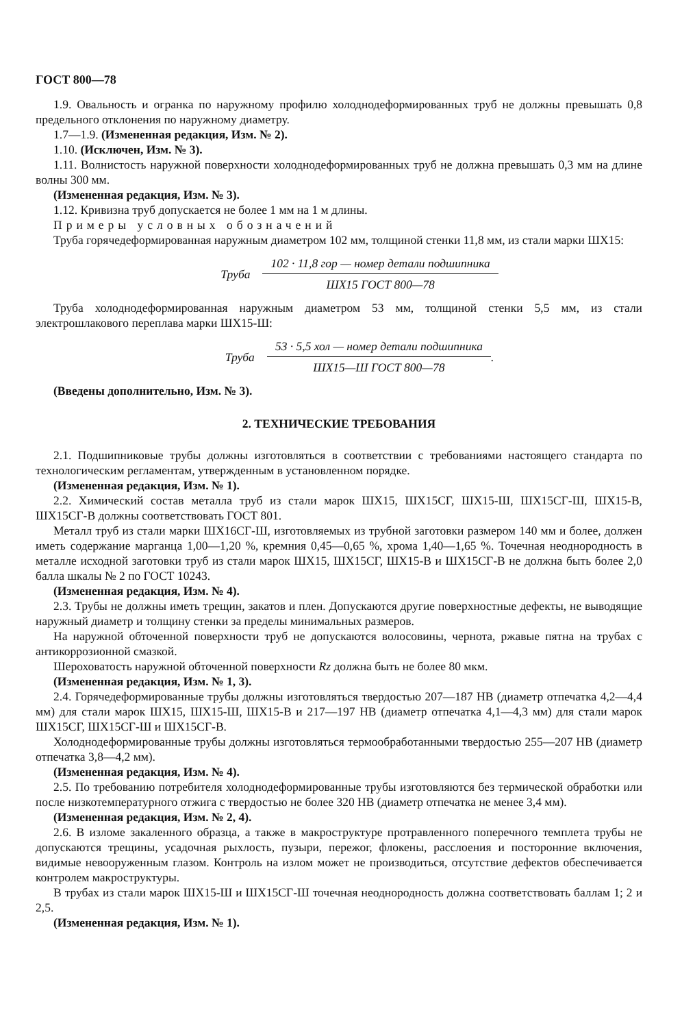ГОСТ 800—78
1.9. Овальность и огранка по наружному профилю холоднодеформированных труб не должны превышать 0,8 предельного отклонения по наружному диаметру.
1.7—1.9. (Измененная редакция, Изм. № 2).
1.10. (Исключен, Изм. № 3).
1.11. Волнистость наружной поверхности холоднодеформированных труб не должна превышать 0,3 мм на длине волны 300 мм.
(Измененная редакция, Изм. № 3).
1.12. Кривизна труб допускается не более 1 мм на 1 м длины.
Примеры условных обозначений
Труба горячедеформированная наружным диаметром 102 мм, толщиной стенки 11,8 мм, из стали марки ШХ15:
Труба
102 · 11,8 гор — номер детали подшипника
ШХ15 ГОСТ 800—78
Труба холоднодеформированная наружным диаметром 53 мм, толщиной стенки 5,5 мм, из стали электрошлакового переплава марки ШХ15-Ш:
Труба
53 · 5,5 хол — номер детали подшипника
ШХ15—Ш ГОСТ 800—78
.
(Введены дополнительно, Изм. № 3).
2. ТЕХНИЧЕСКИЕ ТРЕБОВАНИЯ
2.1. Подшипниковые трубы должны изготовляться в соответствии с требованиями настоящего стандарта по технологическим регламентам, утвержденным в установленном порядке.
(Измененная редакция, Изм. № 1).
2.2. Химический состав металла труб из стали марок ШХ15, ШХ15СГ, ШХ15-Ш, ШХ15СГ-Ш, ШХ15-В, ШХ15СГ-В должны соответствовать ГОСТ 801.
Металл труб из стали марки ШХ16СГ-Ш, изготовляемых из трубной заготовки размером 140 мм и более, должен иметь содержание марганца 1,00—1,20 %, кремния 0,45—0,65 %, хрома 1,40—1,65 %. Точечная неоднородность в металле исходной заготовки труб из стали марок ШХ15, ШХ15СГ, ШХ15-В и ШХ15СГ-В не должна быть более 2,0 балла шкалы № 2 по ГОСТ 10243.
(Измененная редакция, Изм. № 4).
2.3. Трубы не должны иметь трещин, закатов и плен. Допускаются другие поверхностные дефекты, не выводящие наружный диаметр и толщину стенки за пределы минимальных размеров.
На наружной обточенной поверхности труб не допускаются волосовины, чернота, ржавые пятна на трубах с антикоррозионной смазкой.
Шероховатость наружной обточенной поверхности Rz должна быть не более 80 мкм.
(Измененная редакция, Изм. № 1, 3).
2.4. Горячедеформированные трубы должны изготовляться твердостью 207—187 НВ (диаметр отпечатка 4,2—4,4 мм) для стали марок ШХ15, ШХ15-Ш, ШХ15-В и 217—197 НВ (диаметр отпечатка 4,1—4,3 мм) для стали марок ШХ15СГ, ШХ15СГ-Ш и ШХ15СГ-В.
Холоднодеформированные трубы должны изготовляться термообработанными твердостью 255—207 НВ (диаметр отпечатка 3,8—4,2 мм).
(Измененная редакция, Изм. № 4).
2.5. По требованию потребителя холоднодеформированные трубы изготовляются без термической обработки или после низкотемпературного отжига с твердостью не более 320 НВ (диаметр отпечатка не менее 3,4 мм).
(Измененная редакция, Изм. № 2, 4).
2.6. В изломе закаленного образца, а также в макроструктуре протравленного поперечного темплета трубы не допускаются трещины, усадочная рыхлость, пузыри, пережог, флокены, расслоения и посторонние включения, видимые невооруженным глазом. Контроль на излом может не производиться, отсутствие дефектов обеспечивается контролем макроструктуры.
В трубах из стали марок ШХ15-Ш и ШХ15СГ-Ш точечная неоднородность должна соответствовать баллам 1; 2 и 2,5.
(Измененная редакция, Изм. № 1).